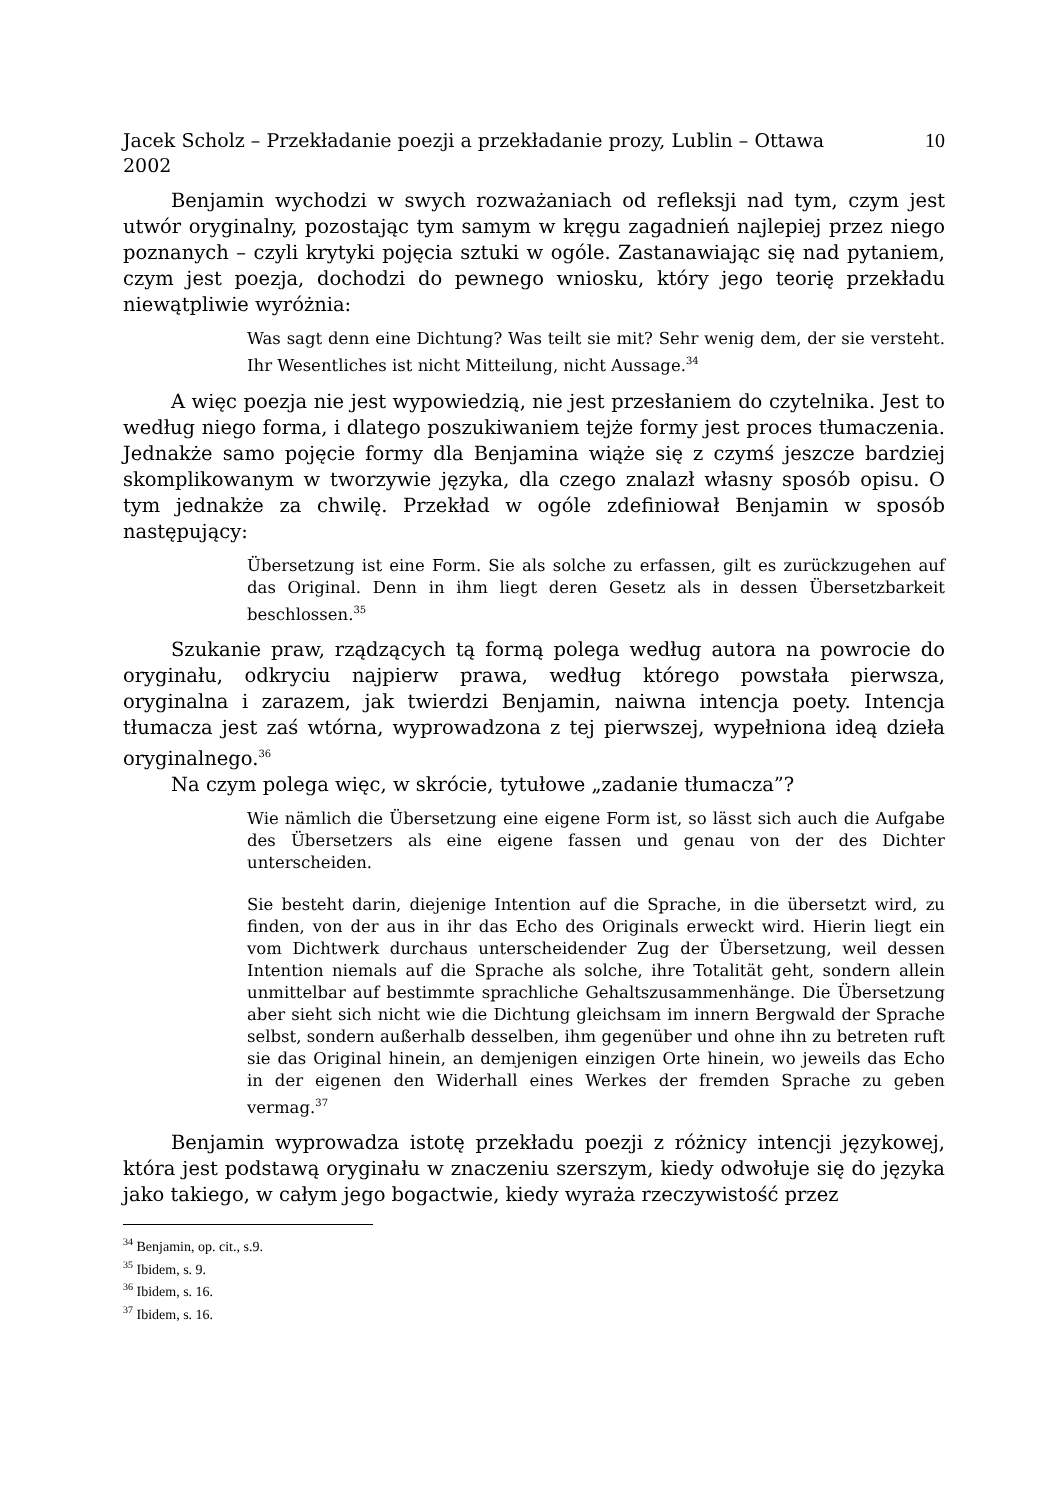Jacek Scholz – Przekładanie poezji a przekładanie prozy, Lublin – Ottawa
2002 10
Benjamin wychodzi w swych rozważaniach od refleksji nad tym, czym jest utwór oryginalny, pozostając tym samym w kręgu zagadnień najlepiej przez niego poznanych – czyli krytyki pojęcia sztuki w ogóle. Zastanawiając się nad pytaniem, czym jest poezja, dochodzi do pewnego wniosku, który jego teorię przekładu niewątpliwie wyróżnia:
Was sagt denn eine Dichtung? Was teilt sie mit? Sehr wenig dem, der sie versteht. Ihr Wesentliches ist nicht Mitteilung, nicht Aussage.<sup>34</sup>
A więc poezja nie jest wypowiedzią, nie jest przesłaniem do czytelnika. Jest to według niego forma, i dlatego poszukiwaniem tejże formy jest proces tłumaczenia. Jednakże samo pojęcie formy dla Benjamina wiąże się z czymś jeszcze bardziej skomplikowanym w tworzywie języka, dla czego znalazł własny sposób opisu. O tym jednakże za chwilę. Przekład w ogóle zdefiniował Benjamin w sposób następujący:
Übersetzung ist eine Form. Sie als solche zu erfassen, gilt es zurückzugehen auf das Original. Denn in ihm liegt deren Gesetz als in dessen Übersetzbarkeit beschlossen.<sup>35</sup>
Szukanie praw, rządzących tą formą polega według autora na powrocie do oryginału, odkryciu najpierw prawa, według którego powstała pierwsza, oryginalna i zarazem, jak twierdzi Benjamin, naiwna intencja poety. Intencja tłumacza jest zaś wtórna, wyprowadzona z tej pierwszej, wypełniona ideą dzieła oryginalnego.<sup>36</sup>
Na czym polega więc, w skrócie, tytułowe „zadanie tłumacza”?
Wie nämlich die Übersetzung eine eigene Form ist, so lässt sich auch die Aufgabe des Übersetzers als eine eigene fassen und genau von der des Dichter unterscheiden.
Sie besteht darin, diejenige Intention auf die Sprache, in die übersetzt wird, zu finden, von der aus in ihr das Echo des Originals erweckt wird. Hierin liegt ein vom Dichtwerk durchaus unterscheidender Zug der Übersetzung, weil dessen Intention niemals auf die Sprache als solche, ihre Totalität geht, sondern allein unmittelbar auf bestimmte sprachliche Gehaltszusammenhänge. Die Übersetzung aber sieht sich nicht wie die Dichtung gleichsam im innern Bergwald der Sprache selbst, sondern außerhalb desselben, ihm gegenüber und ohne ihn zu betreten ruft sie das Original hinein, an demjenigen einzigen Orte hinein, wo jeweils das Echo in der eigenen den Widerhall eines Werkes der fremden Sprache zu geben vermag.<sup>37</sup>
Benjamin wyprowadza istotę przekładu poezji z różnicy intencji językowej, która jest podstawą oryginału w znaczeniu szerszym, kiedy odwołuje się do języka jako takiego, w całym jego bogactwie, kiedy wyraża rzeczywistość przez
<sup>34</sup> Benjamin, op. cit., s.9.
<sup>35</sup> Ibidem, s. 9.
<sup>36</sup> Ibidem, s. 16.
<sup>37</sup> Ibidem, s. 16.